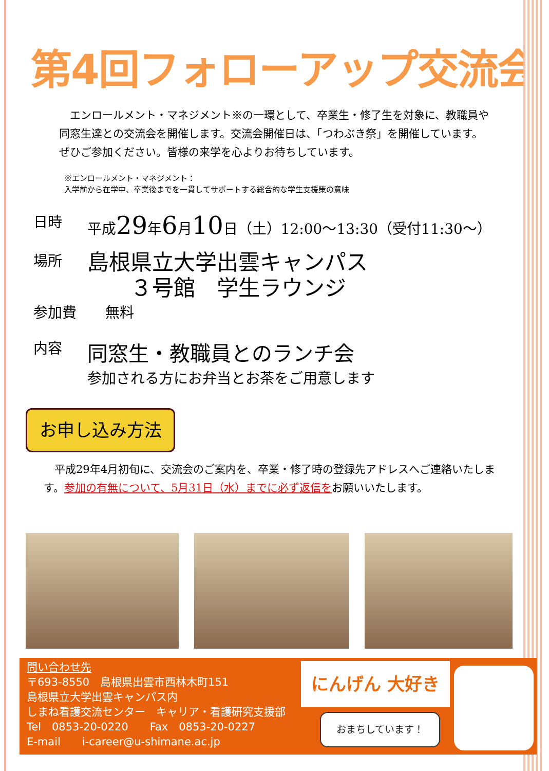第4回フォローアップ交流会
　エンロールメント・マネジメント※の一環として、卒業生・修了生を対象に、教職員や同窓生達との交流会を開催します。交流会開催日は、「つわぶき祭」を開催しています。ぜひご参加ください。皆様の来学を心よりお待ちしています。
※エンロールメント・マネジメント：
入学前から在学中、卒業後までを一貫してサポートする総合的な学生支援策の意味
日時 平成29年6月10日（土）12:00～13:30（受付11:30～）
場所
島根県立大学出雲キャンパス
　　３号館　学生ラウンジ
参加費 無料
内容
同窓生・教職員とのランチ会
参加される方にお弁当とお茶をご用意します
お申し込み方法
　平成29年4月初旬に、交流会のご案内を、卒業・修了時の登録先アドレスへご連絡いたします。参加の有無について、5月31日（水）までに必ず返信をお願いいたします。
問い合わせ先
〒693-8550　島根県出雲市西林木町151
島根県立大学出雲キャンパス内
しまね看護交流センター　キャリア・看護研究支援部
Tel　0853-20-0220　　Fax　0853-20-0227
E-mail　　i-career@u-shimane.ac.jp
にんげん 大好き
おまちしています！